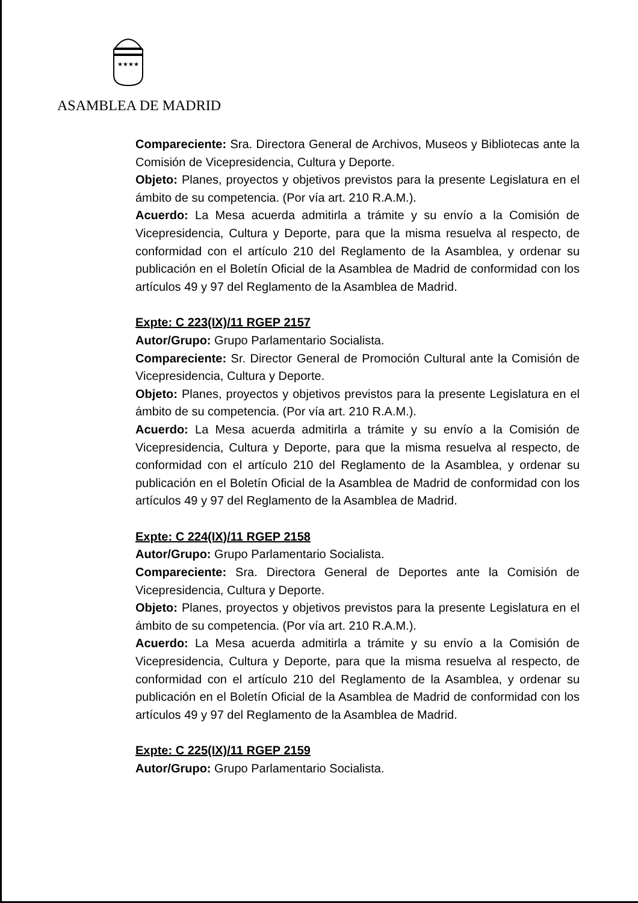★★★★
ASAMBLEA DE MADRID
Compareciente: Sra. Directora General de Archivos, Museos y Bibliotecas ante la Comisión de Vicepresidencia, Cultura y Deporte.
Objeto: Planes, proyectos y objetivos previstos para la presente Legislatura en el ámbito de su competencia. (Por vía art. 210 R.A.M.).
Acuerdo: La Mesa acuerda admitirla a trámite y su envío a la Comisión de Vicepresidencia, Cultura y Deporte, para que la misma resuelva al respecto, de conformidad con el artículo 210 del Reglamento de la Asamblea, y ordenar su publicación en el Boletín Oficial de la Asamblea de Madrid de conformidad con los artículos 49 y 97 del Reglamento de la Asamblea de Madrid.
Expte: C 223(IX)/11 RGEP 2157
Autor/Grupo: Grupo Parlamentario Socialista.
Compareciente: Sr. Director General de Promoción Cultural ante la Comisión de Vicepresidencia, Cultura y Deporte.
Objeto: Planes, proyectos y objetivos previstos para la presente Legislatura en el ámbito de su competencia. (Por vía art. 210 R.A.M.).
Acuerdo: La Mesa acuerda admitirla a trámite y su envío a la Comisión de Vicepresidencia, Cultura y Deporte, para que la misma resuelva al respecto, de conformidad con el artículo 210 del Reglamento de la Asamblea, y ordenar su publicación en el Boletín Oficial de la Asamblea de Madrid de conformidad con los artículos 49 y 97 del Reglamento de la Asamblea de Madrid.
Expte: C 224(IX)/11 RGEP 2158
Autor/Grupo: Grupo Parlamentario Socialista.
Compareciente: Sra. Directora General de Deportes ante la Comisión de Vicepresidencia, Cultura y Deporte.
Objeto: Planes, proyectos y objetivos previstos para la presente Legislatura en el ámbito de su competencia. (Por vía art. 210 R.A.M.).
Acuerdo: La Mesa acuerda admitirla a trámite y su envío a la Comisión de Vicepresidencia, Cultura y Deporte, para que la misma resuelva al respecto, de conformidad con el artículo 210 del Reglamento de la Asamblea, y ordenar su publicación en el Boletín Oficial de la Asamblea de Madrid de conformidad con los artículos 49 y 97 del Reglamento de la Asamblea de Madrid.
Expte: C 225(IX)/11 RGEP 2159
Autor/Grupo: Grupo Parlamentario Socialista.